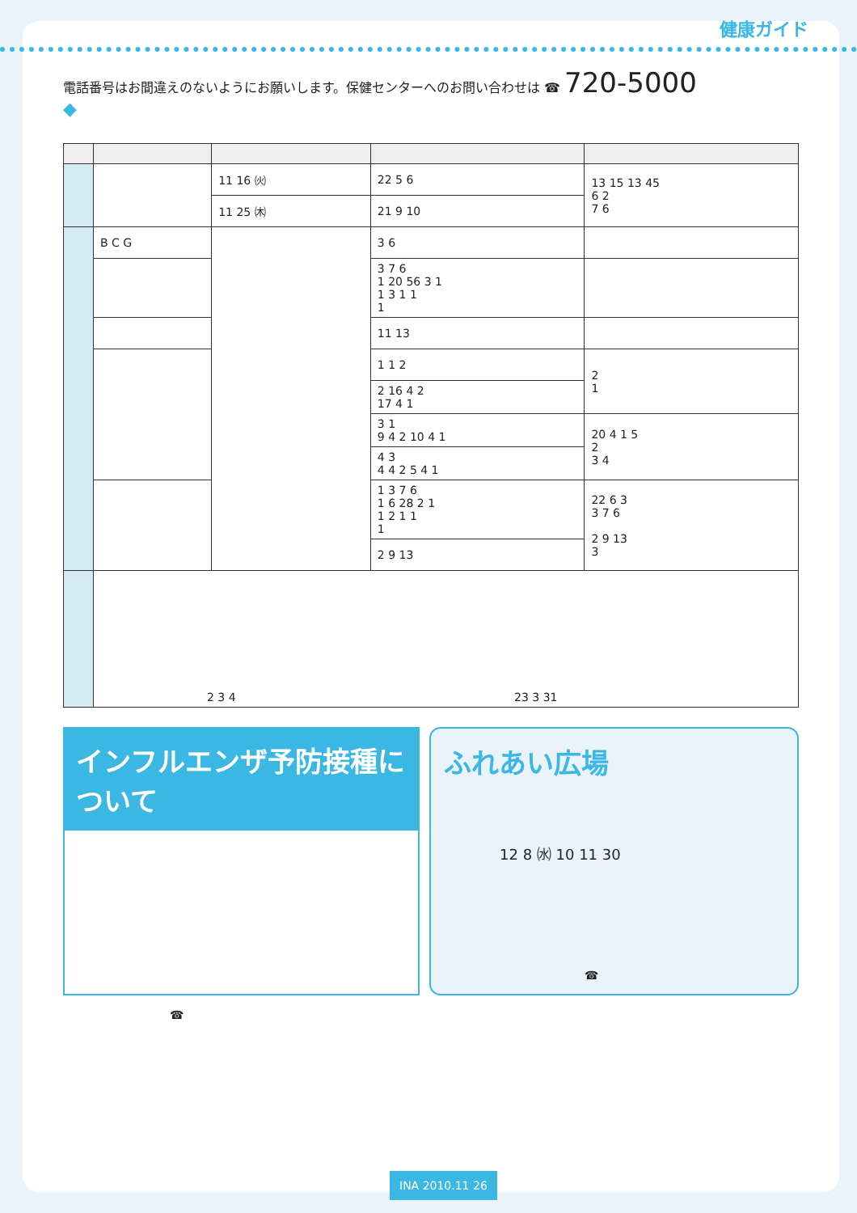健康ガイド
電話番号はお間違えのないようにお願いします。保健センターへのお問い合わせは ☎ 720-5000
◆
| | | 11 16 ㈫ | 22 5 6 | 13 15 13 45 6 2 7 6 |
| | | 11 25 ㈭ | 21 9 10 | |
| | B C G | | 3 6 | |
| | | | 3 7 6 1 20 56 3 1 1 3 1 1 1 | |
| | | | 11 13 | |
| | | | 1 1 2 | 2 1 |
| | | | 2 16 4 2 17 4 1 | |
| | | | 3 1 9 4 2 10 4 1 | 20 4 1 5 2 3 4 |
| | | | 4 3 4 4 2 5 4 1 | |
| | | | 1 3 7 6 1 6 28 2 1 1 2 1 1 1 | 22 6 3 3 7 6 2 9 13 3 |
| | | | 2 9 13 | |
| | 2 3 4 23 3 31 | | | |
インフルエンザ予防接種について
☎
ふれあい広場
12 8 ㈬ 10 11 30
☎
INA 2010.11 26